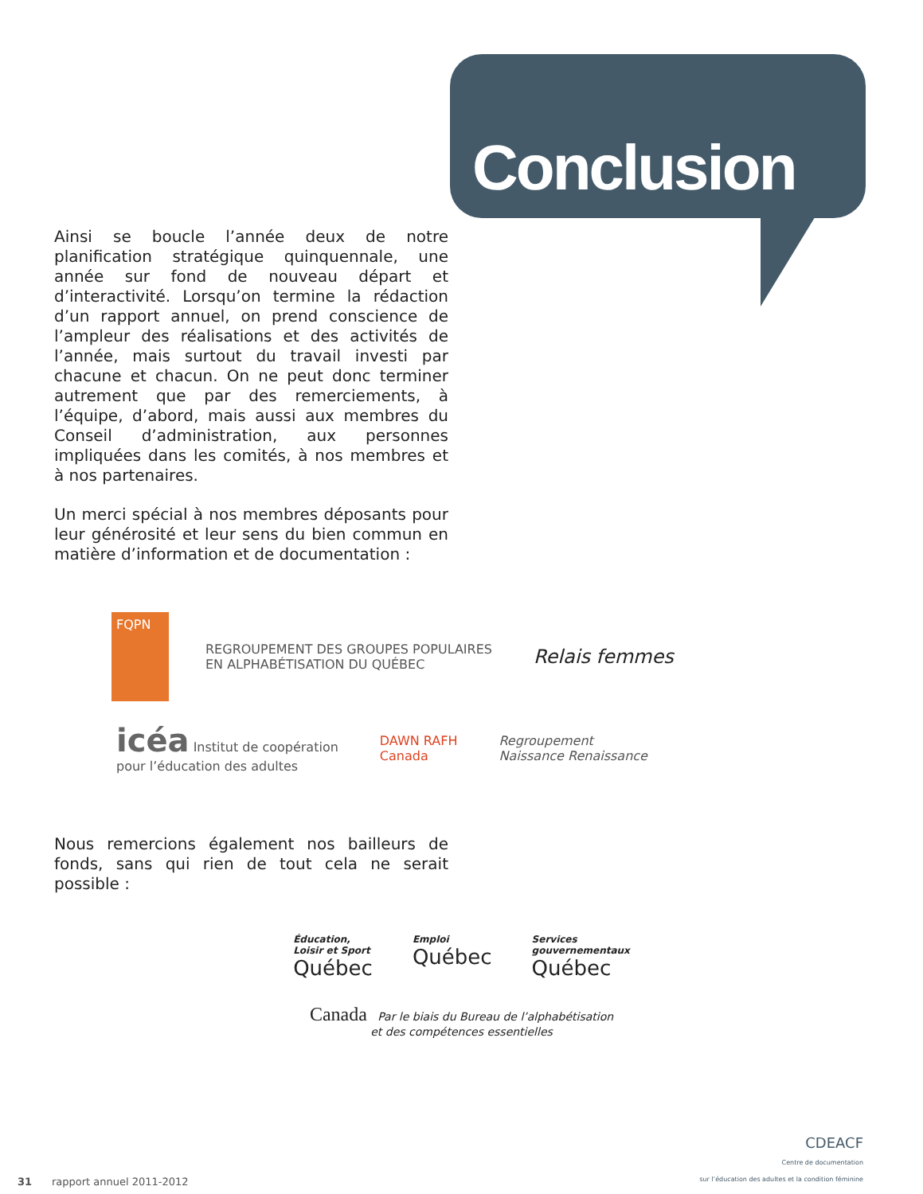Conclusion
Ainsi se boucle l’année deux de notre planification stratégique quinquennale, une année sur fond de nouveau départ et d’interactivité. Lorsqu’on termine la rédaction d’un rapport annuel, on prend conscience de l’ampleur des réalisations et des activités de l’année, mais surtout du travail investi par chacune et chacun. On ne peut donc terminer autrement que par des remerciements, à l’équipe, d’abord, mais aussi aux membres du Conseil d’administration, aux personnes impliquées dans les comités, à nos membres et à nos partenaires.
Un merci spécial à nos membres déposants pour leur générosité et leur sens du bien commun en matière d’information et de documentation :
FQPN
REGROUPEMENT DES GROUPES POPULAIRES
EN ALPHABÉTISATION DU QUÉBEC
Relais femmes
icéa Institut de coopération
pour l’éducation des adultes
DAWN RAFH
Canada
Regroupement
Naissance Renaissance
Nous remercions également nos bailleurs de fonds, sans qui rien de tout cela ne serait possible :
Éducation,
Loisir et Sport
Québec
Emploi
Québec
Services
gouvernementaux
Québec
Canada Par le biais du Bureau de l’alphabétisation
et des compétences essentielles
31 rapport annuel 2011-2012
CDEACF
Centre de documentation
sur l’éducation des adultes et la condition féminine